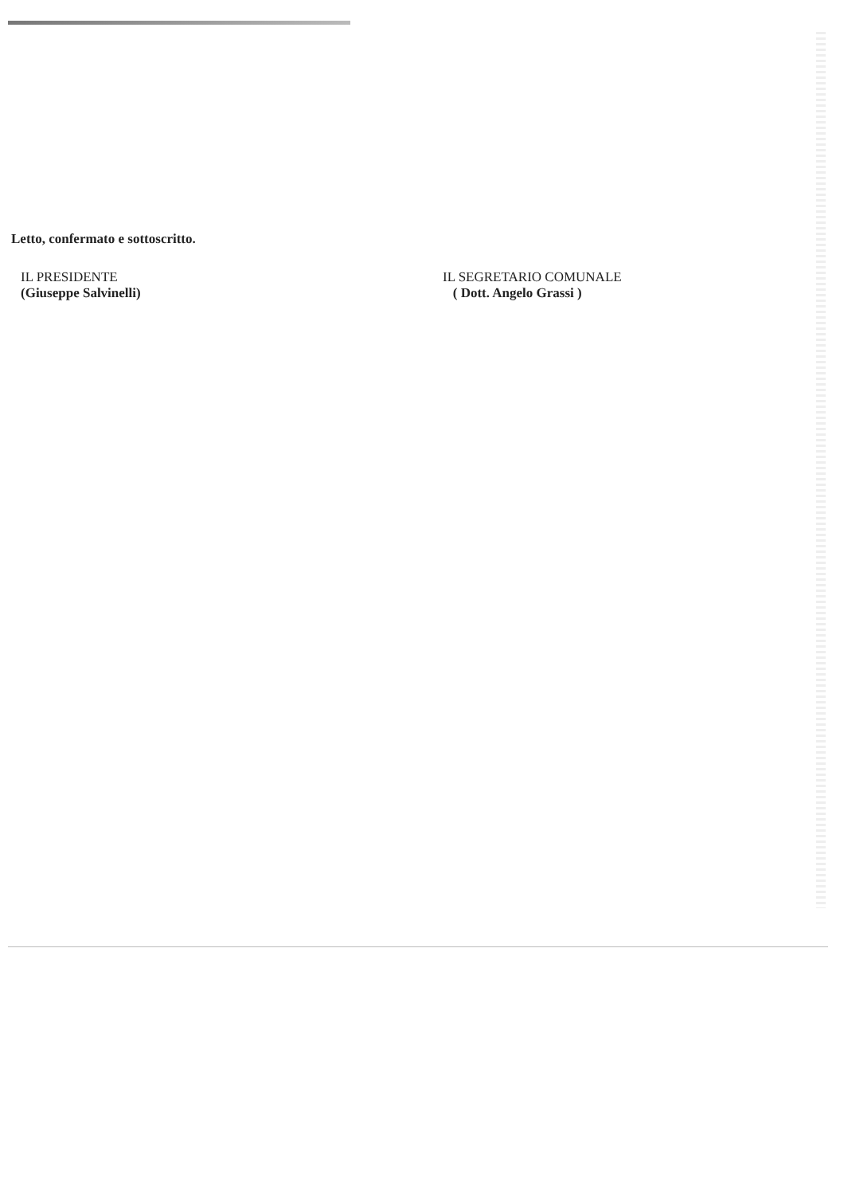Letto, confermato e sottoscritto.
IL PRESIDENTE
(Giuseppe Salvinelli)
IL SEGRETARIO COMUNALE
( Dott. Angelo Grassi )